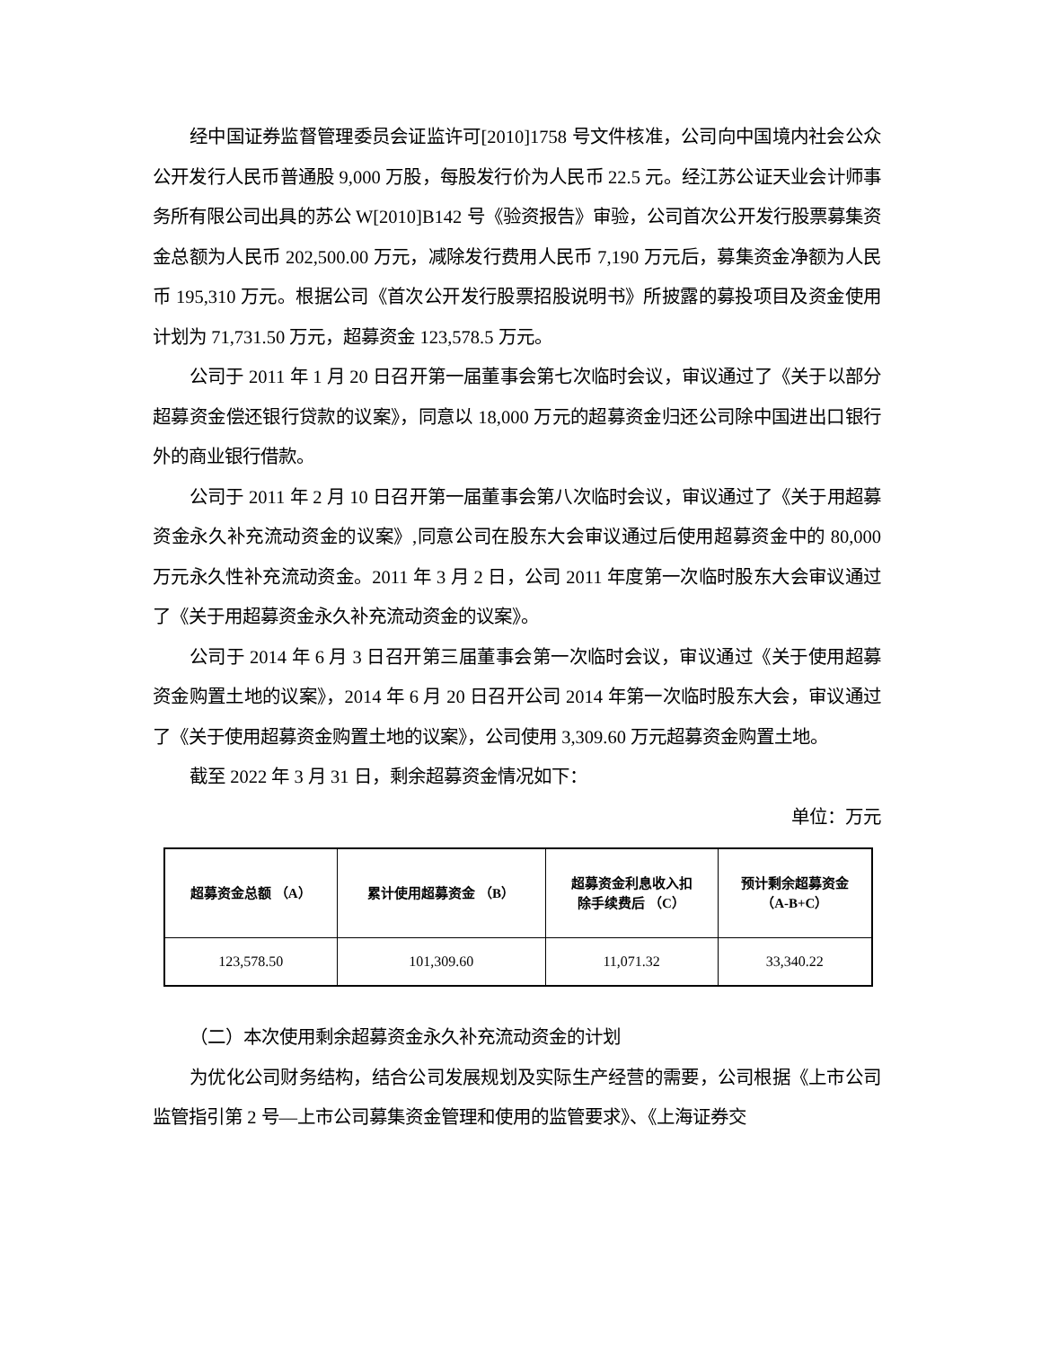经中国证券监督管理委员会证监许可[2010]1758 号文件核准，公司向中国境内社会公众公开发行人民币普通股 9,000 万股，每股发行价为人民币 22.5 元。经江苏公证天业会计师事务所有限公司出具的苏公 W[2010]B142 号《验资报告》审验，公司首次公开发行股票募集资金总额为人民币 202,500.00 万元，减除发行费用人民币 7,190 万元后，募集资金净额为人民币 195,310 万元。根据公司《首次公开发行股票招股说明书》所披露的募投项目及资金使用计划为 71,731.50 万元，超募资金 123,578.5 万元。
公司于 2011 年 1 月 20 日召开第一届董事会第七次临时会议，审议通过了《关于以部分超募资金偿还银行贷款的议案》，同意以 18,000 万元的超募资金归还公司除中国进出口银行外的商业银行借款。
公司于 2011 年 2 月 10 日召开第一届董事会第八次临时会议，审议通过了《关于用超募资金永久补充流动资金的议案》,同意公司在股东大会审议通过后使用超募资金中的 80,000 万元永久性补充流动资金。2011 年 3 月 2 日，公司 2011 年度第一次临时股东大会审议通过了《关于用超募资金永久补充流动资金的议案》。
公司于 2014 年 6 月 3 日召开第三届董事会第一次临时会议，审议通过《关于使用超募资金购置土地的议案》，2014 年 6 月 20 日召开公司 2014 年第一次临时股东大会，审议通过了《关于使用超募资金购置土地的议案》，公司使用 3,309.60 万元超募资金购置土地。
截至 2022 年 3 月 31 日，剩余超募资金情况如下：
单位：万元
| 超募资金总额 （A） | 累计使用超募资金 （B） | 超募资金利息收入扣 除手续费后 （C） | 预计剩余超募资金 （A-B+C） |
| --- | --- | --- | --- |
| 123,578.50 | 101,309.60 | 11,071.32 | 33,340.22 |
（二）本次使用剩余超募资金永久补充流动资金的计划
为优化公司财务结构，结合公司发展规划及实际生产经营的需要，公司根据《上市公司监管指引第 2 号—上市公司募集资金管理和使用的监管要求》、《上海证券交